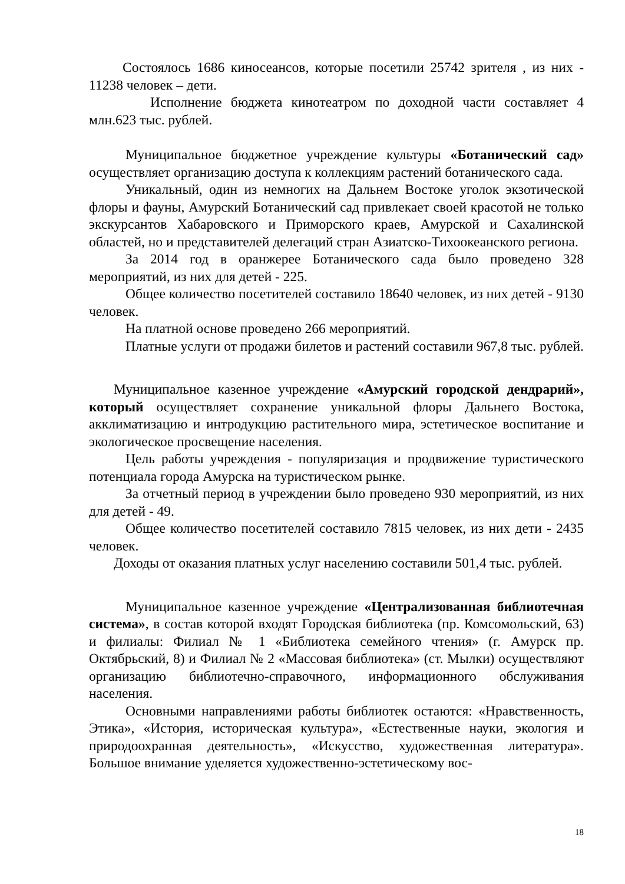Состоялось 1686 киносеансов, которые посетили 25742 зрителя , из них - 11238 человек – дети.
Исполнение бюджета кинотеатром по доходной части составляет 4 млн.623 тыс. рублей.
Муниципальное бюджетное учреждение культуры «Ботанический сад» осуществляет организацию доступа к коллекциям растений ботанического сада.
Уникальный, один из немногих на Дальнем Востоке уголок экзотической флоры и фауны, Амурский Ботанический сад привлекает своей красотой не только экскурсантов Хабаровского и Приморского краев, Амурской и Сахалинской областей, но и представителей делегаций стран Азиатско-Тихоокеанского региона.
За 2014 год в оранжерее Ботанического сада было проведено 328 мероприятий, из них для детей - 225.
Общее количество посетителей составило 18640 человек, из них детей - 9130 человек.
На платной основе проведено 266 мероприятий.
Платные услуги от продажи билетов и растений составили 967,8 тыс. рублей.
Муниципальное казенное учреждение «Амурский городской дендрарий», который осуществляет сохранение уникальной флоры Дальнего Востока, акклиматизацию и интродукцию растительного мира, эстетическое воспитание и экологическое просвещение населения.
Цель работы учреждения - популяризация и продвижение туристического потенциала города Амурска на туристическом рынке.
За отчетный период в учреждении было проведено 930 мероприятий, из них для детей - 49.
Общее количество посетителей составило 7815 человек, из них дети - 2435 человек.
Доходы от оказания платных услуг населению составили 501,4 тыс. рублей.
Муниципальное казенное учреждение «Централизованная библиотечная система», в состав которой входят Городская библиотека (пр. Комсомольский, 63) и филиалы: Филиал № 1 «Библиотека семейного чтения» (г. Амурск пр. Октябрьский, 8) и Филиал № 2 «Массовая библиотека» (ст. Мылки) осуществляют организацию библиотечно-справочного, информационного обслуживания населения.
Основными направлениями работы библиотек остаются: «Нравственность, Этика», «История, историческая культура», «Естественные науки, экология и природоохранная деятельность», «Искусство, художественная литература». Большое внимание уделяется художественно-эстетическому вос-
18